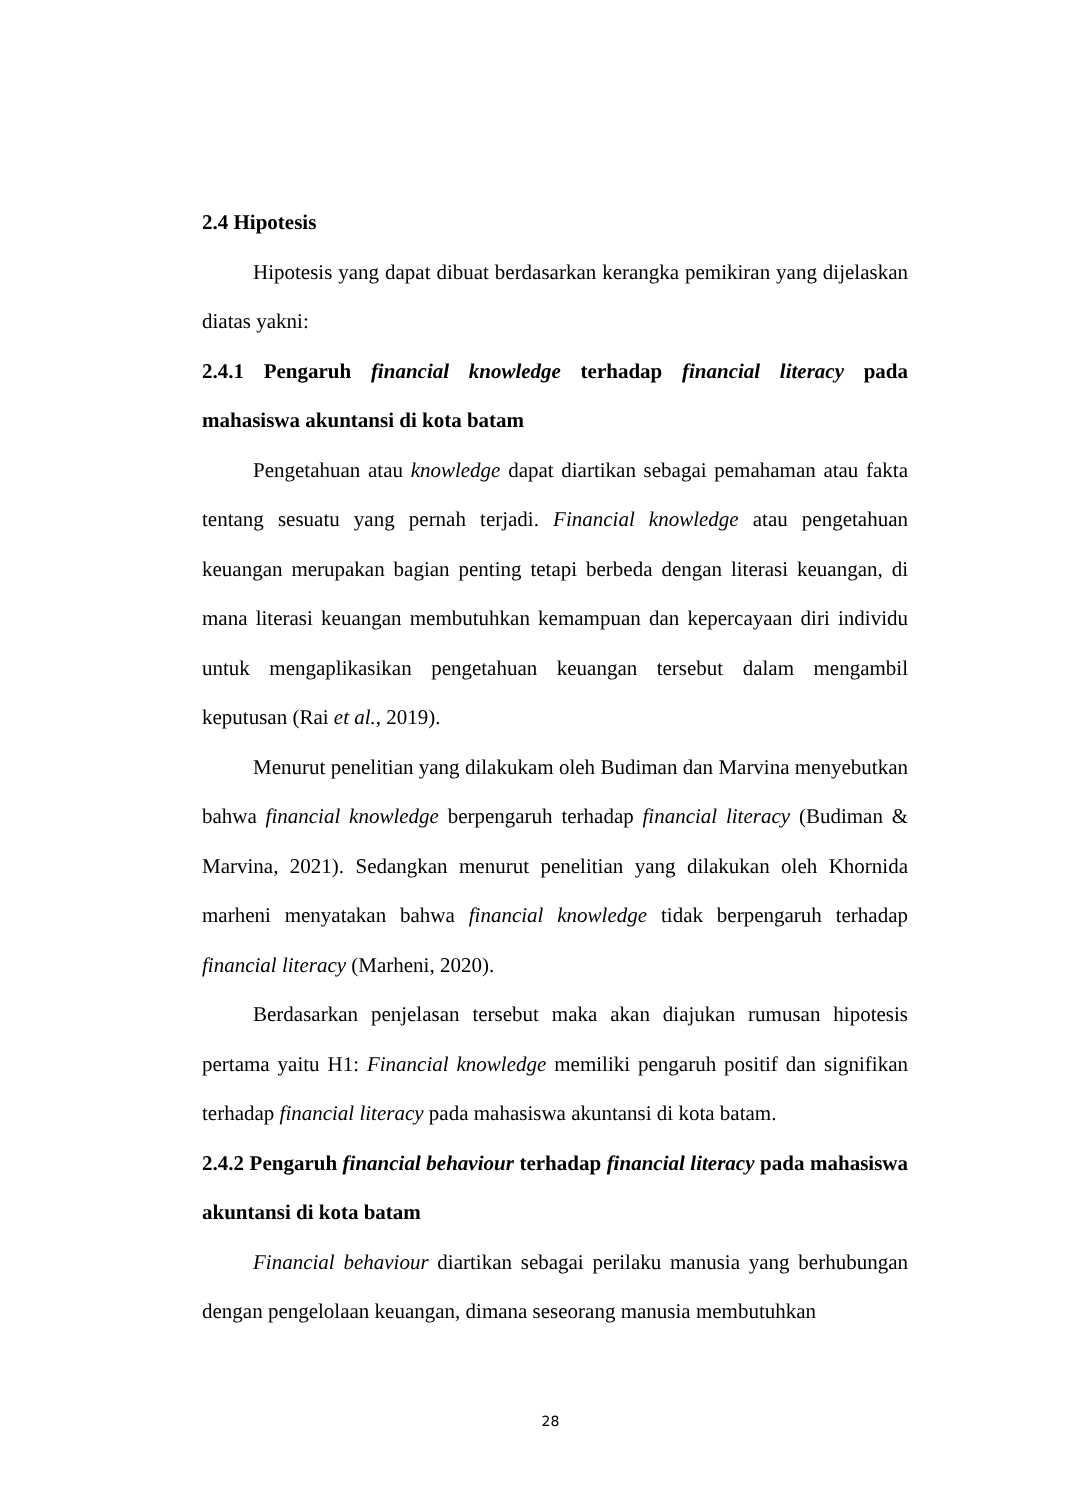2.4 Hipotesis
Hipotesis yang dapat dibuat berdasarkan kerangka pemikiran yang dijelaskan diatas yakni:
2.4.1 Pengaruh financial knowledge terhadap financial literacy pada mahasiswa akuntansi di kota batam
Pengetahuan atau knowledge dapat diartikan sebagai pemahaman atau fakta tentang sesuatu yang pernah terjadi. Financial knowledge atau pengetahuan keuangan merupakan bagian penting tetapi berbeda dengan literasi keuangan, di mana literasi keuangan membutuhkan kemampuan dan kepercayaan diri individu untuk mengaplikasikan pengetahuan keuangan tersebut dalam mengambil keputusan (Rai et al., 2019).
Menurut penelitian yang dilakukam oleh Budiman dan Marvina menyebutkan bahwa financial knowledge berpengaruh terhadap financial literacy (Budiman & Marvina, 2021). Sedangkan menurut penelitian yang dilakukan oleh Khornida marheni menyatakan bahwa financial knowledge tidak berpengaruh terhadap financial literacy (Marheni, 2020).
Berdasarkan penjelasan tersebut maka akan diajukan rumusan hipotesis pertama yaitu H1: Financial knowledge memiliki pengaruh positif dan signifikan terhadap financial literacy pada mahasiswa akuntansi di kota batam.
2.4.2 Pengaruh financial behaviour terhadap financial literacy pada mahasiswa akuntansi di kota batam
Financial behaviour diartikan sebagai perilaku manusia yang berhubungan dengan pengelolaan keuangan, dimana seseorang manusia membutuhkan
28